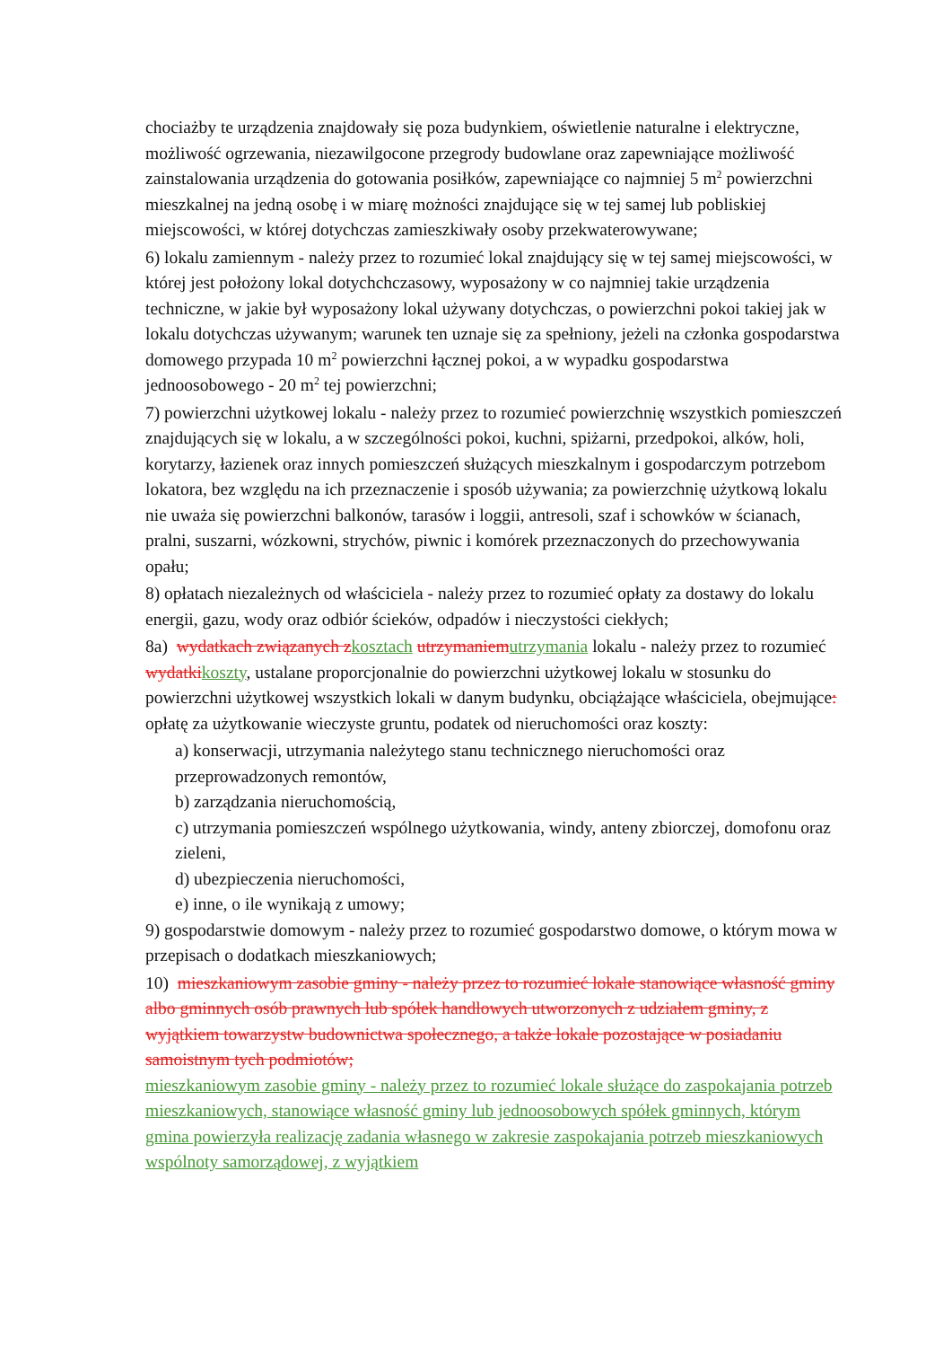chociażby te urządzenia znajdowały się poza budynkiem, oświetlenie naturalne i elektryczne, możliwość ogrzewania, niezawilgocone przegrody budowlane oraz zapewniające możliwość zainstalowania urządzenia do gotowania posiłków, zapewniające co najmniej 5 m<sup>2</sup> powierzchni mieszkalnej na jedną osobę i w miarę możności znajdujące się w tej samej lub pobliskiej miejscowości, w której dotychczas zamieszkiwały osoby przekwaterowywane;
6) lokalu zamiennym - należy przez to rozumieć lokal znajdujący się w tej samej miejscowości, w której jest położony lokal dotychchczasowy, wyposażony w co najmniej takie urządzenia techniczne, w jakie był wyposażony lokal używany dotychczas, o powierzchni pokoi takiej jak w lokalu dotychczas używanym; warunek ten uznaje się za spełniony, jeżeli na członka gospodarstwa domowego przypada 10 m<sup>2</sup> powierzchni łącznej pokoi, a w wypadku gospodarstwa jednoosobowego - 20 m<sup>2</sup> tej powierzchni;
7) powierzchni użytkowej lokalu - należy przez to rozumieć powierzchnię wszystkich pomieszczeń znajdujących się w lokalu, a w szczególności pokoi, kuchni, spiżarni, przedpokoi, alków, holi, korytarzy, łazienek oraz innych pomieszczeń służących mieszkalnym i gospodarczym potrzebom lokatora, bez względu na ich przeznaczenie i sposób używania; za powierzchnię użytkową lokalu nie uważa się powierzchni balkonów, tarasów i loggii, antresoli, szaf i schowków w ścianach, pralni, suszarni, wózkowni, strychów, piwnic i komórek przeznaczonych do przechowywania opału;
8) opłatach niezależnych od właściciela - należy przez to rozumieć opłaty za dostawy do lokalu energii, gazu, wody oraz odbiór ścieków, odpadów i nieczystości ciekłych;
8a) wydatkach związanych z kosztach utrzymaniem utrzymania lokalu - należy przez to rozumieć wydatki koszty, ustalane proporcjonalnie do powierzchni użytkowej lokalu w stosunku do powierzchni użytkowej wszystkich lokali w danym budynku, obciążające właściciela, obejmujące: opłatę za użytkowanie wieczyste gruntu, podatek od nieruchomości oraz koszty:
a) konserwacji, utrzymania należytego stanu technicznego nieruchomości oraz przeprowadzonych remontów,
b) zarządzania nieruchomością,
c) utrzymania pomieszczeń wspólnego użytkowania, windy, anteny zbiorczej, domofonu oraz zieleni,
d) ubezpieczenia nieruchomości,
e) inne, o ile wynikają z umowy;
9) gospodarstwie domowym - należy przez to rozumieć gospodarstwo domowe, o którym mowa w przepisach o dodatkach mieszkaniowych;
10) mieszkaniowym zasobie gminy - należy przez to rozumieć lokale stanowiące własność gminy albo gminnych osób prawnych lub spółek handlowych utworzonych z udziałem gminy, z wyjątkiem towarzystw budownictwa społecznego, a także lokale pozostające w posiadaniu samoistnym tych podmiotów;
mieszkaniowym zasobie gminy - należy przez to rozumieć lokale służące do zaspokajania potrzeb mieszkaniowych, stanowiące własność gminy lub jednoosobowych spółek gminnych, którym gmina powierzyła realizację zadania własnego w zakresie zaspokajania potrzeb mieszkaniowych wspólnoty samorządowej, z wyjątkiem